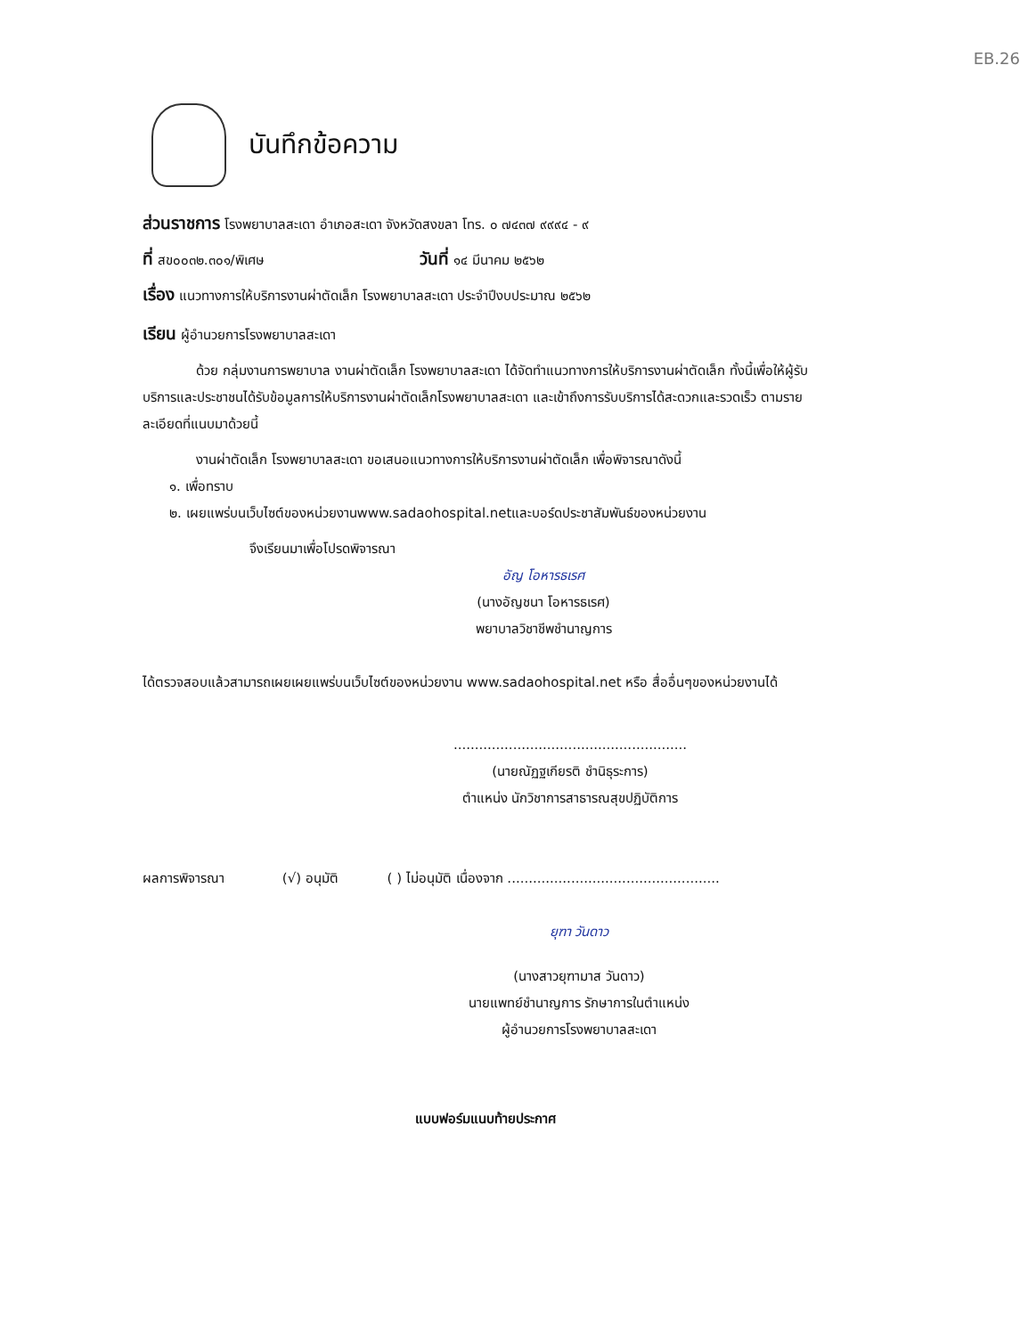EB.26
บันทึกข้อความ
ส่วนราชการ โรงพยาบาลสะเดา อำเภอสะเดา จังหวัดสงขลา โทร. ๐ ๗๔๓๗ ๙๙๙๔ - ๙
ที่ สข๐๐๓๒.๓๐๑/พิเศษ วันที่ ๑๔ มีนาคม ๒๕๖๒
เรื่อง แนวทางการให้บริการงานผ่าตัดเล็ก โรงพยาบาลสะเดา ประจำปีงบประมาณ ๒๕๖๒
เรียน ผู้อำนวยการโรงพยาบาลสะเดา
ด้วย กลุ่มงานการพยาบาล งานผ่าตัดเล็ก โรงพยาบาลสะเดา ได้จัดทำแนวทางการให้บริการงานผ่าตัดเล็ก ทั้งนี้เพื่อให้ผู้รับบริการและประชาชนได้รับข้อมูลการให้บริการงานผ่าตัดเล็กโรงพยาบาลสะเดา และเข้าถึงการรับบริการได้สะดวกและรวดเร็ว ตามรายละเอียดที่แนบมาด้วยนี้
งานผ่าตัดเล็ก โรงพยาบาลสะเดา ขอเสนอแนวทางการให้บริการงานผ่าตัดเล็ก เพื่อพิจารณาดังนี้
๑. เพื่อทราบ
๒. เผยแพร่บนเว็บไซต์ของหน่วยงานwww.sadaohospital.netและบอร์ดประชาสัมพันธ์ของหน่วยงาน
จึงเรียนมาเพื่อโปรดพิจารณา
อัญ โอหารธเรศ
(นางอัญชนา โอหารธเรศ)
พยาบาลวิชาชีพชำนาญการ
ได้ตรวจสอบแล้วสามารถเผยเผยแพร่บนเว็บไซต์ของหน่วยงาน www.sadaohospital.net หรือ สื่ออื่นๆของหน่วยงานได้
.......................................................
(นายณัฏฐเกียรติ ชำนิธุระการ)
ตำแหน่ง นักวิชาการสาธารณสุขปฏิบัติการ
ผลการพิจารณา (√) อนุมัติ ( ) ไม่อนุมัติ เนื่องจาก ..................................................
ยุฑา วันดาว
(นางสาวยุฑามาส วันดาว)
นายแพทย์ชำนาญการ รักษาการในตำแหน่ง
ผู้อำนวยการโรงพยาบาลสะเดา
แบบฟอร์มแนบท้ายประกาศ